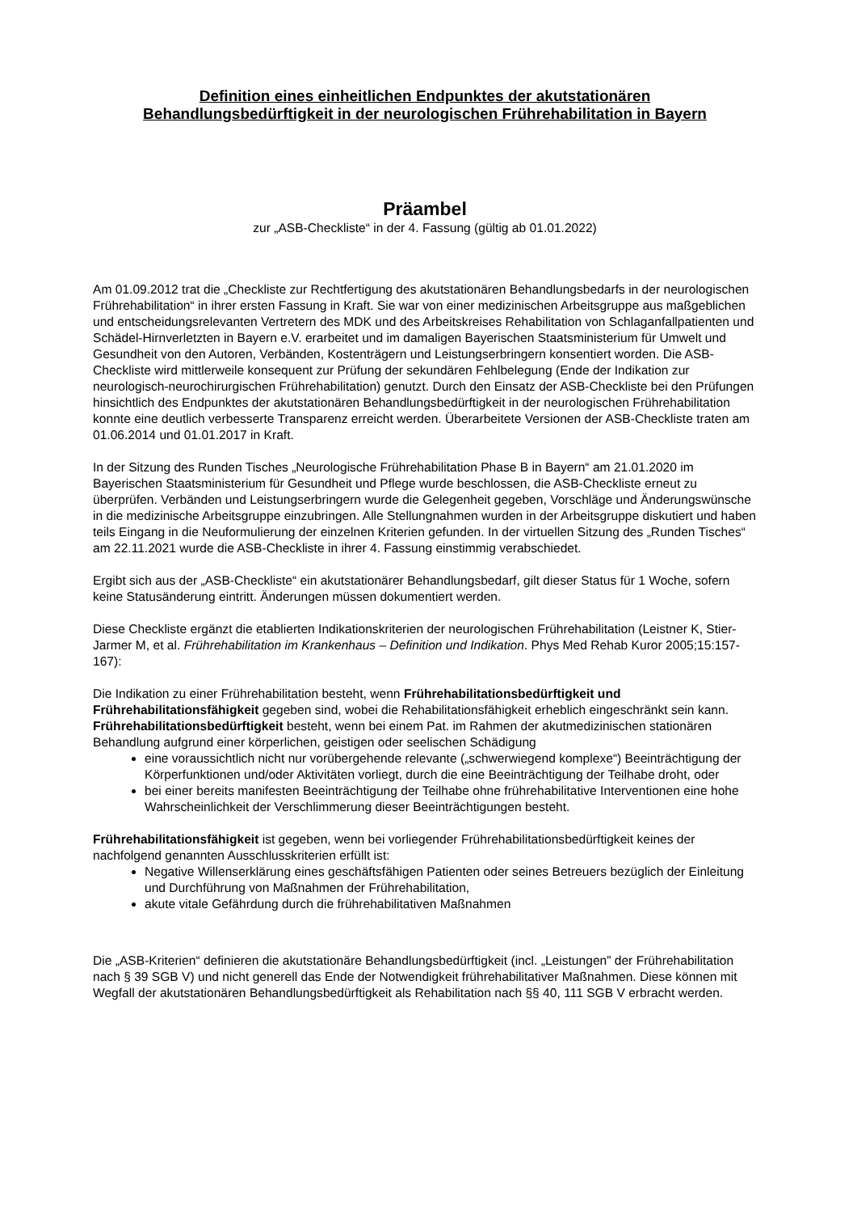Definition eines einheitlichen Endpunktes der akutstationären
Behandlungsbedürftigkeit in der neurologischen Frührehabilitation in Bayern
Präambel
zur „ASB-Checkliste“ in der 4. Fassung (gültig ab 01.01.2022)
Am 01.09.2012 trat die „Checkliste zur Rechtfertigung des akutstationären Behandlungsbedarfs in der neurologischen Frührehabilitation“ in ihrer ersten Fassung in Kraft. Sie war von einer medizinischen Arbeitsgruppe aus maßgeblichen und entscheidungsrelevanten Vertretern des MDK und des Arbeitskreises Rehabilitation von Schlaganfallpatienten und Schädel-Hirnverletzten in Bayern e.V. erarbeitet und im damaligen Bayerischen Staatsministerium für Umwelt und Gesundheit von den Autoren, Verbänden, Kostenträgern und Leistungserbringern konsentiert worden. Die ASB-Checkliste wird mittlerweile konsequent zur Prüfung der sekundären Fehlbelegung (Ende der Indikation zur neurologisch-neurochirurgischen Frührehabilitation) genutzt. Durch den Einsatz der ASB-Checkliste bei den Prüfungen hinsichtlich des Endpunktes der akutstationären Behandlungsbedürftigkeit in der neurologischen Frührehabilitation konnte eine deutlich verbesserte Transparenz erreicht werden. Überarbeitete Versionen der ASB-Checkliste traten am 01.06.2014 und 01.01.2017 in Kraft.
In der Sitzung des Runden Tisches „Neurologische Frührehabilitation Phase B in Bayern“ am 21.01.2020 im Bayerischen Staatsministerium für Gesundheit und Pflege wurde beschlossen, die ASB-Checkliste erneut zu überprüfen. Verbänden und Leistungserbringern wurde die Gelegenheit gegeben, Vorschläge und Änderungswünsche in die medizinische Arbeitsgruppe einzubringen. Alle Stellungnahmen wurden in der Arbeitsgruppe diskutiert und haben teils Eingang in die Neuformulierung der einzelnen Kriterien gefunden. In der virtuellen Sitzung des „Runden Tisches“ am 22.11.2021 wurde die ASB-Checkliste in ihrer 4. Fassung einstimmig verabschiedet.
Ergibt sich aus der „ASB-Checkliste“ ein akutstationärer Behandlungsbedarf, gilt dieser Status für 1 Woche, sofern keine Statusänderung eintritt. Änderungen müssen dokumentiert werden.
Diese Checkliste ergänzt die etablierten Indikationskriterien der neurologischen Frührehabilitation (Leistner K, Stier-Jarmer M, et al. Frührehabilitation im Krankenhaus – Definition und Indikation. Phys Med Rehab Kuror 2005;15:157-167):
Die Indikation zu einer Frührehabilitation besteht, wenn Frührehabilitationsbedürftigkeit und Frührehabilitationsfähigkeit gegeben sind, wobei die Rehabilitationsfähigkeit erheblich eingeschränkt sein kann.
Frührehabilitationsbedürftigkeit besteht, wenn bei einem Pat. im Rahmen der akutmedizinischen stationären Behandlung aufgrund einer körperlichen, geistigen oder seelischen Schädigung
eine voraussichtlich nicht nur vorübergehende relevante („schwerwiegend komplexe“) Beeinträchtigung der Körperfunktionen und/oder Aktivitäten vorliegt, durch die eine Beeinträchtigung der Teilhabe droht, oder
bei einer bereits manifesten Beeinträchtigung der Teilhabe ohne frührehabilitative Interventionen eine hohe Wahrscheinlichkeit der Verschlimmerung dieser Beeinträchtigungen besteht.
Frührehabilitationsfähigkeit ist gegeben, wenn bei vorliegender Frührehabilitationsbedürftigkeit keines der nachfolgend genannten Ausschlusskriterien erfüllt ist:
Negative Willenserklärung eines geschäftsfähigen Patienten oder seines Betreuers bezüglich der Einleitung und Durchführung von Maßnahmen der Frührehabilitation,
akute vitale Gefährdung durch die frührehabilitativen Maßnahmen
Die „ASB-Kriterien“ definieren die akutstationäre Behandlungsbedürftigkeit (incl. „Leistungen” der Frührehabilitation nach § 39 SGB V) und nicht generell das Ende der Notwendigkeit frührehabilitativer Maßnahmen. Diese können mit Wegfall der akutstationären Behandlungsbedürftigkeit als Rehabilitation nach §§ 40, 111 SGB V erbracht werden.